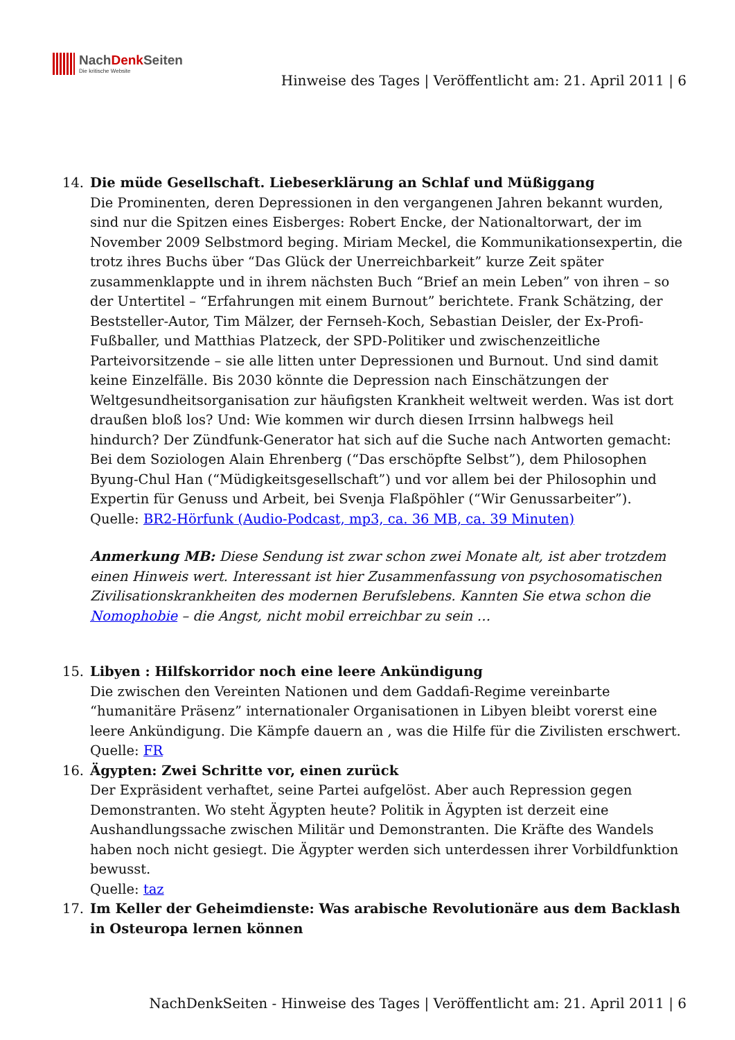NachDenk Seiten Die kritische Website
Hinweise des Tages | Veröffentlicht am: 21. April 2011 | 6
14. Die müde Gesellschaft. Liebeserklärung an Schlaf und Müßiggang
Die Prominenten, deren Depressionen in den vergangenen Jahren bekannt wurden, sind nur die Spitzen eines Eisberges: Robert Encke, der Nationaltorwart, der im November 2009 Selbstmord beging. Miriam Meckel, die Kommunikationsexpertin, die trotz ihres Buchs über “Das Glück der Unerreichbarkeit” kurze Zeit später zusammenklappte und in ihrem nächsten Buch “Brief an mein Leben” von ihren – so der Untertitel – “Erfahrungen mit einem Burnout” berichtete. Frank Schätzing, der Beststeller-Autor, Tim Mälzer, der Fernseh-Koch, Sebastian Deisler, der Ex-Profi-Fußballer, und Matthias Platzeck, der SPD-Politiker und zwischenzeitliche Parteivorsitzende – sie alle litten unter Depressionen und Burnout. Und sind damit keine Einzelfälle. Bis 2030 könnte die Depression nach Einschätzungen der Weltgesundheitsorganisation zur häufigsten Krankheit weltweit werden. Was ist dort draußen bloß los? Und: Wie kommen wir durch diesen Irrsinn halbwegs heil hindurch? Der Zündfunk-Generator hat sich auf die Suche nach Antworten gemacht: Bei dem Soziologen Alain Ehrenberg (“Das erschöpfte Selbst”), dem Philosophen Byung-Chul Han (“Müdigkeitsgesellschaft”) und vor allem bei der Philosophin und Expertin für Genuss und Arbeit, bei Svenja Flaßpöhler (“Wir Genussarbeiter”).
Quelle: BR2-Hörfunk (Audio-Podcast, mp3, ca. 36 MB, ca. 39 Minuten)
Anmerkung MB: Diese Sendung ist zwar schon zwei Monate alt, ist aber trotzdem einen Hinweis wert. Interessant ist hier Zusammenfassung von psychosomatischen Zivilisationskrankheiten des modernen Berufslebens. Kannten Sie etwa schon die Nomophobie – die Angst, nicht mobil erreichbar zu sein …
15. Libyen : Hilfskorridor noch eine leere Ankündigung
Die zwischen den Vereinten Nationen und dem Gaddafi-Regime vereinbarte “humanitäre Präsenz” internationaler Organisationen in Libyen bleibt vorerst eine leere Ankündigung. Die Kämpfe dauern an , was die Hilfe für die Zivilisten erschwert.
Quelle: FR
16. Ägypten: Zwei Schritte vor, einen zurück
Der Expräsident verhaftet, seine Partei aufgelöst. Aber auch Repression gegen Demonstranten. Wo steht Ägypten heute? Politik in Ägypten ist derzeit eine Aushandlungssache zwischen Militär und Demonstranten. Die Kräfte des Wandels haben noch nicht gesiegt. Die Ägypter werden sich unterdessen ihrer Vorbildfunktion bewusst.
Quelle: taz
17. Im Keller der Geheimdienste: Was arabische Revolutionäre aus dem Backlash in Osteuropa lernen können
NachDenkSeiten - Hinweise des Tages | Veröffentlicht am: 21. April 2011 | 6